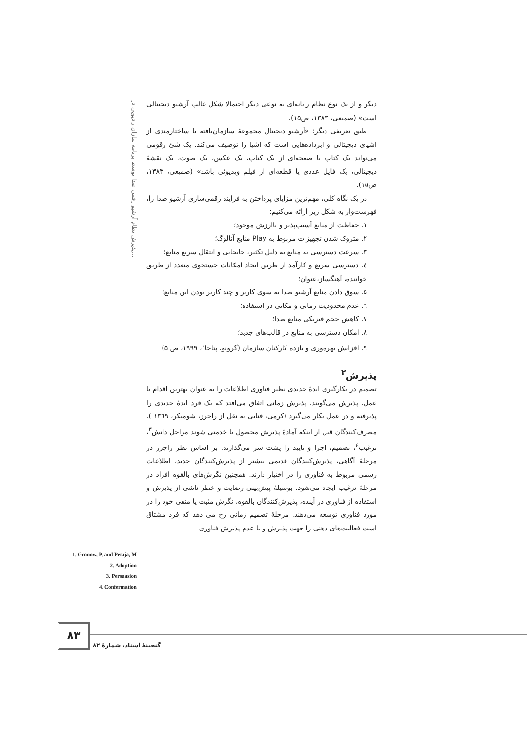پذیرش نظام آرشیو رقمی صدا توسط برنامه سازان رادیویی در...
دیگر و از یک نوع نظام رایانه‌ای به نوعی دیگر احتمالا شکل غالب آرشیو دیجیتالی است» (صمیعی، ۱۳۸۳، ص۱۵).
طبق تعریفی دیگر: «آرشیو دیجیتال مجموعهٔ سازمان‌یافته یا ساختارمندی از اشیای دیجیتالی و ابرداده‌هایی است که اشیا را توصیف می‌کند. یک شئ رقومی می‌تواند یک کتاب یا صفحه‌ای از یک کتاب، یک عکس، یک صوت، یک نقشهٔ دیجیتالی، یک فایل عددی یا قطعه‌ای از فیلم ویدیوئی باشد» (صمیعی، ۱۳۸۳، ص۱۵).
در یک نگاه کلی، مهم‌ترین مزایای پرداختن به فرایند رقمی‌سازی آرشیو صدا را، فهرست‌وار به شکل زیر ارائه می‌کنیم:
۱. حفاظت از منابع آسیب‌پذیر و باارزش موجود؛
۲. متروک شدن تجهیزات مربوط به Play منابع آنالوگ؛
۳. سرعت دسترسی به منابع به دلیل تکثیر، جابجایی و انتقال سریع منابع؛
٤. دسترسی سریع و کارآمد از طریق ایجاد امکانات جستجوی متعدد از طریق خواننده، آهنگساز،عنوان؛
۵. سوق دادن منابع آرشیو صدا به سوی کاربر و چند کاربر بودن این منابع؛
٦. عدم محدودیت زمانی و مکانی در استفاده؛
۷. کاهش حجم فیزیکی منابع صدا؛
۸. امکان دسترسی به منابع در قالب‌های جدید؛
۹. افزایش بهره‌وری و بازده کارکنان سازمان (گرونو، پتاجا<sup>۱</sup>، ۱۹۹۹، ص ۵)
پذیرش<sup>۲</sup>
تصمیم در بکارگیری ایدهٔ جدیدی نظیر فناوری اطلاعات را به عنوان بهترین اقدام یا عمل، پذیرش می‌گویند. پذیرش زمانی اتفاق می‌افتد که یک فرد ایدهٔ جدیدی را پذیرفته و در عمل بکار می‌گیرد (کرمی، فنایی به نقل از راجرز، شومیکر، ۱۳٦۹ ). مصرف‌کنندگان قبل از اینکه آمادهٔ پذیرش محصول یا خدمتی شوند مراحل دانش<sup>۳</sup>، ترغیب<sup>٤</sup>، تصمیم، اجرا و تایید را پشت سر می‌گذارند. بر اساس نظر راجرز در مرحلهٔ آگاهی، پذیرش‌کنندگان قدیمی بیشتر از پذیرش‌کنندگان جدید، اطلاعات رسمی مربوط به فناوری را در اختیار دارند. همچنین نگرش‌های بالقوه افراد در مرحلهٔ ترغیب ایجاد می‌شود. بوسیلهٔ پیش‌بینی رضایت و خطر ناشی از پذیرش و استفاده از فناوری در آینده، پذیرش‌کنندگان بالقوه، نگرش مثبت یا منفی خود را در مورد فناوری توسعه می‌دهند. مرحلهٔ تصمیم زمانی رخ می دهد که فرد مشتاق است فعالیت‌های ذهنی را جهت پذیرش و یا عدم پذیرش فناوری
1. Gronow, P, and Petaja, M
2. Adoption
3. Persuasion
4. Confermation
۸۳
گنجینهٔ اسناد، شمارهٔ ۸۲